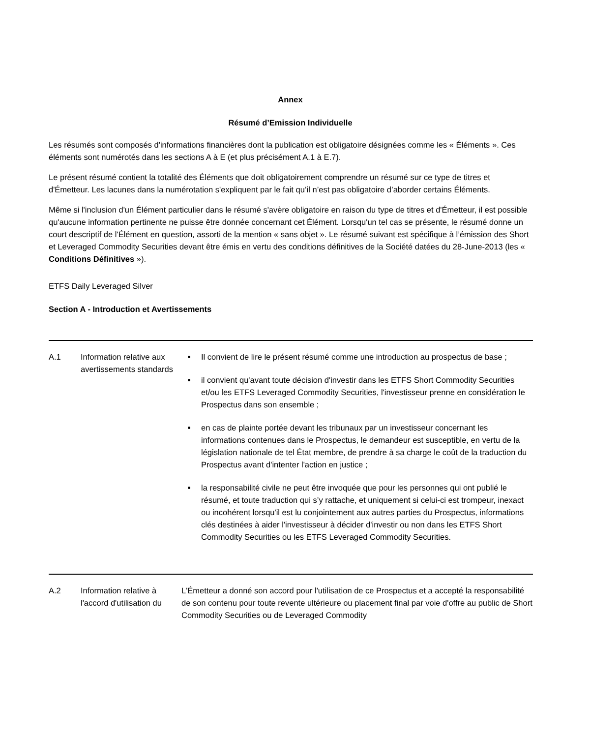Annex
Résumé d’Emission Individuelle
Les résumés sont composés d'informations financières dont la publication est obligatoire désignées comme les « Éléments ». Ces éléments sont numérotés dans les sections A à E (et plus précisément A.1 à E.7).
Le présent résumé contient la totalité des Éléments que doit obligatoirement comprendre un résumé sur ce type de titres et d'Émetteur. Les lacunes dans la numérotation s'expliquent par le fait qu’il n’est pas obligatoire d’aborder certains Éléments.
Même si l'inclusion d'un Élément particulier dans le résumé s'avère obligatoire en raison du type de titres et d'Émetteur, il est possible qu'aucune information pertinente ne puisse être donnée concernant cet Élément. Lorsqu'un tel cas se présente, le résumé donne un court descriptif de l'Élément en question, assorti de la mention « sans objet ». Le résumé suivant est spécifique à l’émission des Short et Leveraged Commodity Securities devant être émis en vertu des conditions définitives de la Société datées du 28-June-2013 (les « Conditions Définitives »).
ETFS Daily Leveraged Silver
Section A - Introduction et Avertissements
| A.1 | Information relative aux avertissements standards | Il convient de lire le présent résumé comme une introduction au prospectus de base ; il convient qu'avant toute décision d'investir dans les ETFS Short Commodity Securities et/ou les ETFS Leveraged Commodity Securities, l'investisseur prenne en considération le Prospectus dans son ensemble ; en cas de plainte portée devant les tribunaux par un investisseur concernant les informations contenues dans le Prospectus, le demandeur est susceptible, en vertu de la législation nationale de tel État membre, de prendre à sa charge le coût de la traduction du Prospectus avant d'intenter l'action en justice ; la responsabilité civile ne peut être invoquée que pour les personnes qui ont publié le résumé, et toute traduction qui s’y rattache, et uniquement si celui-ci est trompeur, inexact ou incohérent lorsqu'il est lu conjointement aux autres parties du Prospectus, informations clés destinées à aider l'investisseur à décider d'investir ou non dans les ETFS Short Commodity Securities ou les ETFS Leveraged Commodity Securities. |
| A.2 | Information relative à l'accord d'utilisation du | L'Émetteur a donné son accord pour l'utilisation de ce Prospectus et a accepté la responsabilité de son contenu pour toute revente ultérieure ou placement final par voie d'offre au public de Short Commodity Securities ou de Leveraged Commodity |